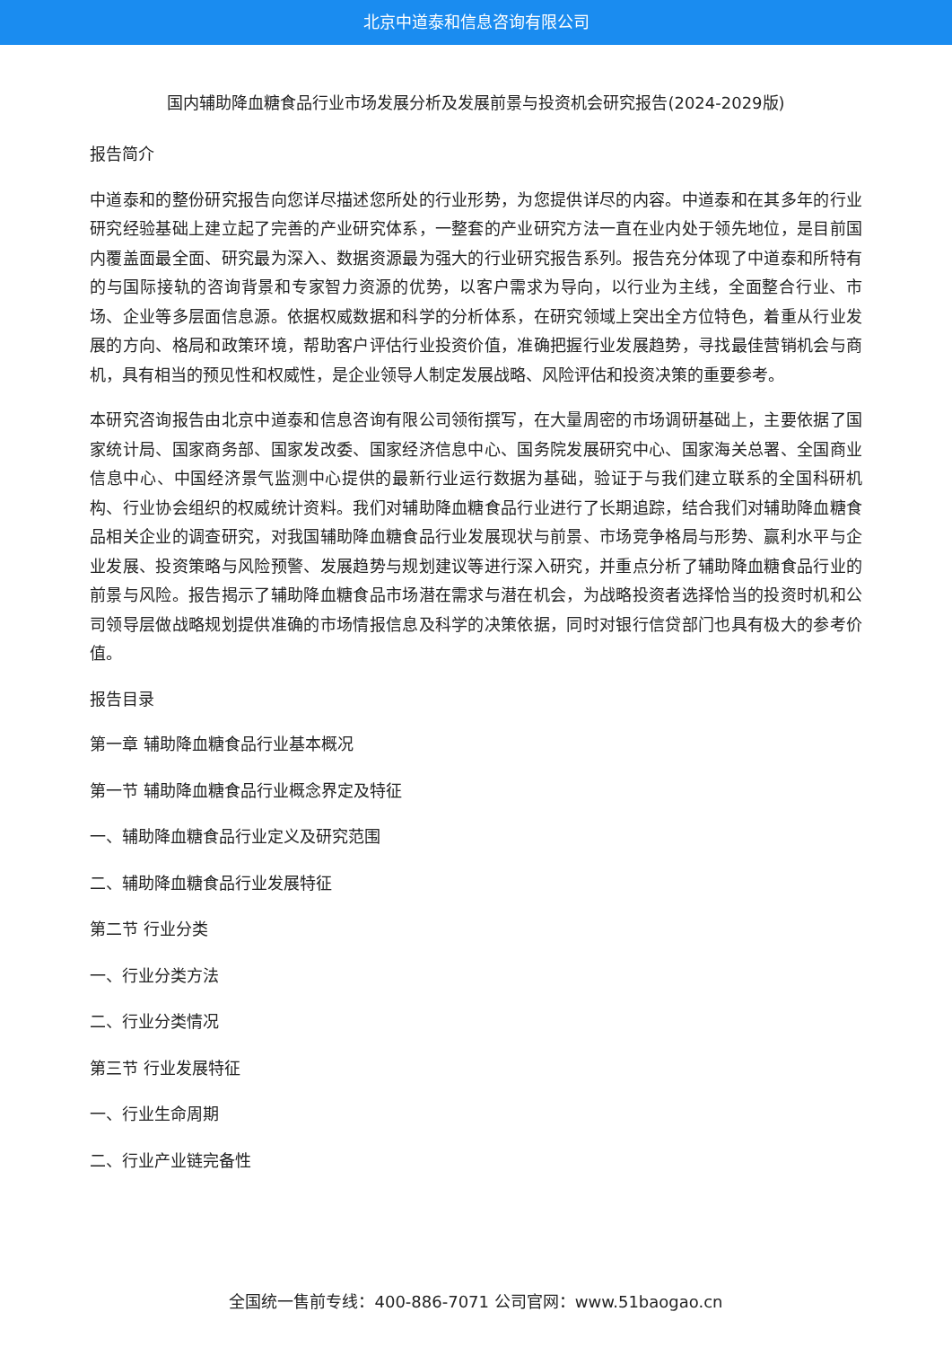北京中道泰和信息咨询有限公司
国内辅助降血糖食品行业市场发展分析及发展前景与投资机会研究报告(2024-2029版)
报告简介
中道泰和的整份研究报告向您详尽描述您所处的行业形势，为您提供详尽的内容。中道泰和在其多年的行业研究经验基础上建立起了完善的产业研究体系，一整套的产业研究方法一直在业内处于领先地位，是目前国内覆盖面最全面、研究最为深入、数据资源最为强大的行业研究报告系列。报告充分体现了中道泰和所特有的与国际接轨的咨询背景和专家智力资源的优势，以客户需求为导向，以行业为主线，全面整合行业、市场、企业等多层面信息源。依据权威数据和科学的分析体系，在研究领域上突出全方位特色，着重从行业发展的方向、格局和政策环境，帮助客户评估行业投资价值，准确把握行业发展趋势，寻找最佳营销机会与商机，具有相当的预见性和权威性，是企业领导人制定发展战略、风险评估和投资决策的重要参考。
本研究咨询报告由北京中道泰和信息咨询有限公司领衔撰写，在大量周密的市场调研基础上，主要依据了国家统计局、国家商务部、国家发改委、国家经济信息中心、国务院发展研究中心、国家海关总署、全国商业信息中心、中国经济景气监测中心提供的最新行业运行数据为基础，验证于与我们建立联系的全国科研机构、行业协会组织的权威统计资料。我们对辅助降血糖食品行业进行了长期追踪，结合我们对辅助降血糖食品相关企业的调查研究，对我国辅助降血糖食品行业发展现状与前景、市场竞争格局与形势、赢利水平与企业发展、投资策略与风险预警、发展趋势与规划建议等进行深入研究，并重点分析了辅助降血糖食品行业的前景与风险。报告揭示了辅助降血糖食品市场潜在需求与潜在机会，为战略投资者选择恰当的投资时机和公司领导层做战略规划提供准确的市场情报信息及科学的决策依据，同时对银行信贷部门也具有极大的参考价值。
报告目录
第一章 辅助降血糖食品行业基本概况
第一节 辅助降血糖食品行业概念界定及特征
一、辅助降血糖食品行业定义及研究范围
二、辅助降血糖食品行业发展特征
第二节 行业分类
一、行业分类方法
二、行业分类情况
第三节 行业发展特征
一、行业生命周期
二、行业产业链完备性
全国统一售前专线：400-886-7071 公司官网：www.51baogao.cn